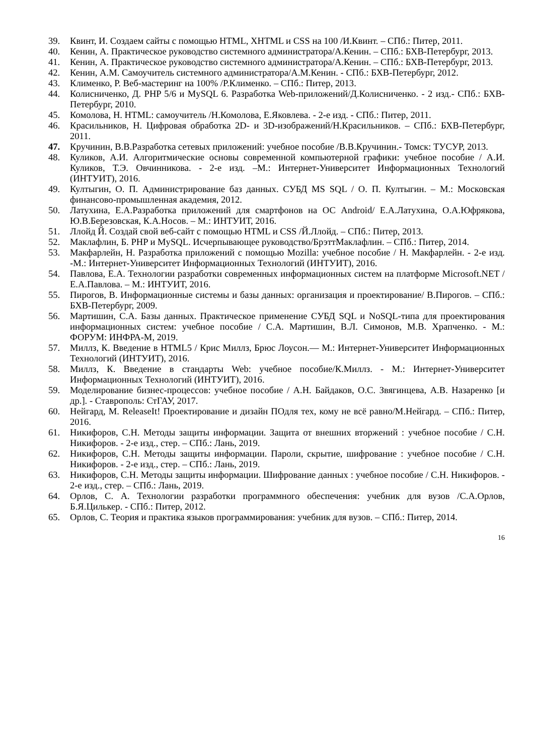39. Квинт, И. Создаем сайты с помощью HTML, XHTML и CSS на 100 /И.Квинт. – СПб.: Питер, 2011.
40. Кенин, А. Практическое руководство системного администратора/А.Кенин. – СПб.: БХВ-Петербург, 2013.
41. Кенин, А. Практическое руководство системного администратора/А.Кенин. – СПб.: БХВ-Петербург, 2013.
42. Кенин, А.М. Самоучитель системного администратора/А.М.Кенин. - СПб.: БХВ-Петербург, 2012.
43. Клименко, Р. Веб-мастеринг на 100% /Р.Клименко. – СПб.: Питер, 2013.
44. Колисниченко, Д. PHP 5/6 и MySQL 6. Разработка Web-приложений/Д.Колисниченко. - 2 изд.- СПб.: БХВ-Петербург, 2010.
45. Комолова, Н. HTML: самоучитель /Н.Комолова, Е.Яковлева. - 2-е изд. - СПб.: Питер, 2011.
46. Красильников, Н. Цифровая обработка 2D- и 3D-изображений/Н.Красильников. – СПб.: БХВ-Петербург, 2011.
47. Кручинин, В.В.Разработка сетевых приложений: учебное пособие /В.В.Кручинин.- Томск: ТУСУР, 2013.
48. Куликов, А.И. Алгоритмические основы современной компьютерной графики: учебное пособие / А.И. Куликов, Т.Э. Овчинникова. - 2-е изд. –М.: Интернет-Университет Информационных Технологий (ИНТУИТ), 2016.
49. Култыгин, О. П. Администрирование баз данных. СУБД MS SQL / О. П. Култыгин. – М.: Московская финансово-промышленная академия, 2012.
50. Латухина, Е.А.Разработка приложений для смартфонов на ОС Android/ Е.А.Латухина, О.А.Юфрякова, Ю.В.Березовская, К.А.Носов. – М.: ИНТУИТ, 2016.
51. Ллойд Й. Создай свой веб-сайт с помощью HTML и CSS /Й.Ллойд. – СПб.: Питер, 2013.
52. Маклафлин, Б. PHP и MySQL. Исчерпывающее руководство/БрэттМаклафлин. – СПб.: Питер, 2014.
53. Макфарлейн, Н. Разработка приложений с помощью Mozilla: учебное пособие / Н. Макфарлейн. - 2-е изд. -М.: Интернет-Университет Информационных Технологий (ИНТУИТ), 2016.
54. Павлова, Е.А. Технологии разработки современных информационных систем на платформе Microsoft.NET / Е.А.Павлова. – М.: ИНТУИТ, 2016.
55. Пирогов, В. Информационные системы и базы данных: организация и проектирование/ В.Пирогов. – СПб.: БХВ-Петербург, 2009.
56. Мартишин, С.А. Базы данных. Практическое применение СУБД SQL и NoSQL-типа для проектирования информационных систем: учебное пособие / С.А. Мартишин, В.Л. Симонов, М.В. Храпченко. - М.: ФОРУМ: ИНФРА-М, 2019.
57. Миллз, К. Введение в HTML5 / Крис Миллз, Брюс Лоусон.— М.: Интернет-Университет Информационных Технологий (ИНТУИТ), 2016.
58. Миллз, К. Введение в стандарты Web: учебное пособие/К.Миллз. - М.: Интернет-Университет Информационных Технологий (ИНТУИТ), 2016.
59. Моделирование бизнес-процессов: учебное пособие / А.Н. Байдаков, О.С. Звягинцева, А.В. Назаренко [и др.]. - Ставрополь: СтГАУ, 2017.
60. Нейгард, М. ReleaseIt! Проектирование и дизайн ПОдля тех, кому не всё равно/М.Нейгард. – СПб.: Питер, 2016.
61. Никифоров, С.Н. Методы защиты информации. Защита от внешних вторжений : учебное пособие / С.Н. Никифоров. - 2-е изд., стер. – СПб.: Лань, 2019.
62. Никифоров, С.Н. Методы защиты информации. Пароли, скрытие, шифрование : учебное пособие / С.Н. Никифоров. - 2-е изд., стер. – СПб.: Лань, 2019.
63. Никифоров, С.Н. Методы защиты информации. Шифрование данных : учебное пособие / С.Н. Никифоров. - 2-е изд., стер. – СПб.: Лань, 2019.
64. Орлов, С. А. Технологии разработки программного обеспечения: учебник для вузов /С.А.Орлов, Б.Я.Цилькер. - СПб.: Питер, 2012.
65. Орлов, С. Теория и практика языков программирования: учебник для вузов. – СПб.: Питер, 2014.
16